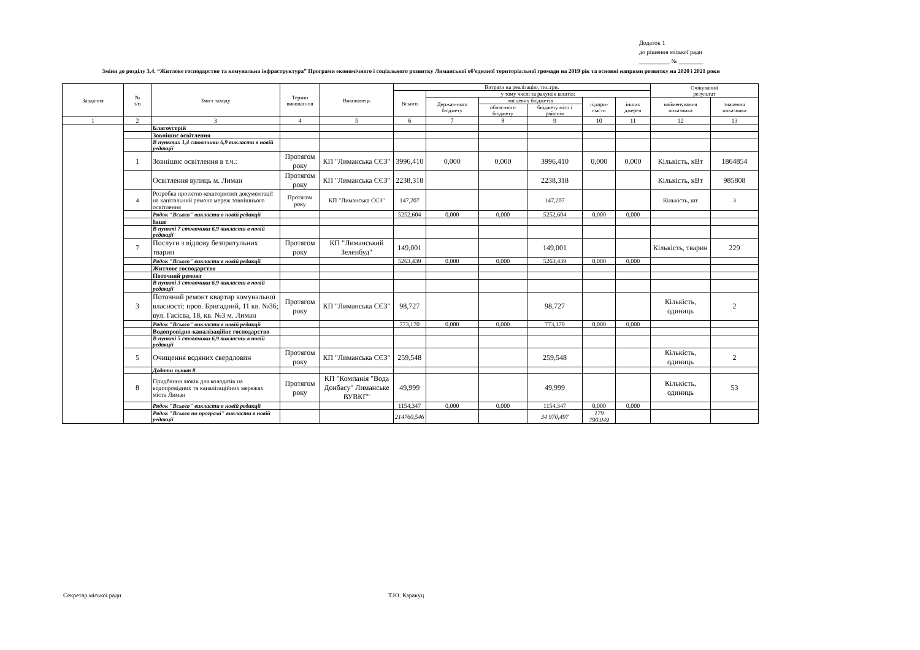Додаток 1
до рішення міської ради
__________ № ________
Зміни до розділу 3.4. “Житлове господарство та комунальна інфраструктура” Програми економічного і соціального розвитку Лиманської об'єднаної територіальної громади на 2019 рік та основні напрями розвитку на 2020 і 2021 роки
| Завдання | № з/п | Зміст заходу | Термін виконан-ня | Виконавець | Витрати на реалізацію, тис.грн. | | | | | | Очікуваний результат | |
| --- | --- | --- | --- | --- | --- | --- | --- | --- | --- | --- | --- | --- |
| | | | | | Всього | у тому числі за рахунок коштів: | | | | | | |
| | | | | | | Держав-ного бюджету | місцевих бюджетів | | підпри-ємств | інших джерел | найменування показника | значення показника |
| | | | | | | | облас-ного бюджету | бюджету міст і районів | | | | |
| 1 | 2 | 3 | 4 | 5 | 6 | 7 | 8 | 9 | 10 | 11 | 12 | 13 |
| | | Благоустрій | | | | | | | | | | |
| | | Зовнішнє освітлення | | | | | | | | | | |
| | | В пунктах 1,4 стовпчики 6,9 викласти в новій редакції | | | | | | | | | | |
| | 1 | Зовнішнє освітлення в т.ч.: | Протягом року | КП "Лиманська СЄЗ" | 3996,410 | 0,000 | 0,000 | 3996,410 | 0,000 | 0,000 | Кількість, кВт | 1864854 |
| | | Освітлення вулиць м. Лиман | Протягом року | КП "Лиманська СЄЗ" | 2238,318 | | | 2238,318 | | | Кількість, кВт | 985808 |
| | 4 | Розробка проектно-кошторисної документації на капітальний ремонт мереж зовнішнього освітлення | Протягом року | КП "Лиманська СЄЗ" | 147,207 | | | 147,207 | | | Кількість, шт | 3 |
| | | Рядок "Всього" викласти в новій редакції | | | 5252,604 | 0,000 | 0,000 | 5252,604 | 0,000 | 0,000 | | |
| | | Інше | | | | | | | | | | |
| | | В пункті 7 стовпчики 6,9 викласти в новій редакції | | | | | | | | | | |
| | 7 | Послуги з відлову безпритульних тварин | Протягом року | КП "Лиманський Зеленбуд" | 149,001 | | | 149,001 | | | Кількість, тварин | 229 |
| | | Рядок "Всього" викласти в новій редакції | | | 5263,439 | 0,000 | 0,000 | 5263,439 | 0,000 | 0,000 | | |
| | | Житлове господарство | | | | | | | | | | |
| | | Поточний ремонт | | | | | | | | | | |
| | | В пункті 3 стовпчики 6,9 викласти в новій редакції | | | | | | | | | | |
| | 3 | Поточний ремонт квартир комунальної власності: пров. Бригадний, 11 кв. №36; вул. Гасієва, 18, кв. №3 м. Лиман | Протягом року | КП "Лиманська СЄЗ" | 98,727 | | | 98,727 | | | Кількість, одиниць | 2 |
| | | Рядок "Всього" викласти в новій редакції | | | 773,170 | 0,000 | 0,000 | 773,170 | 0,000 | 0,000 | | |
| | | Водопровідно-каналізаційне господарство | | | | | | | | | | |
| | | В пункті 5 стовпчики 6,9 викласти в новій редакції | | | | | | | | | | |
| | 5 | Очищення водяних свердловин | Протягом року | КП "Лиманська СЄЗ" | 259,548 | | | 259,548 | | | Кількість, одиниць | 2 |
| | | Додати пункт 8 | | | | | | | | | | |
| | 8 | Придбання люків для колодязів на водопровідних та каналізаційних мережах міста Лиман | Протягом року | КП "Компанія "Вода Донбасу" Лиманське ВУВКГ" | 49,999 | | | 49,999 | | | Кількість, одиниць | 53 |
| | | Рядок "Всього" викласти в новій редакції | | | 1154,347 | 0,000 | 0,000 | 1154,347 | 0,000 | 0,000 | | |
| | | Рядок "Всього по програмі" викласти в новій редакції | | | 214760,546 | | | 34 970,497 | 179 790,049 | | | |
Секретар міської ради Т.Ю. Каракуц